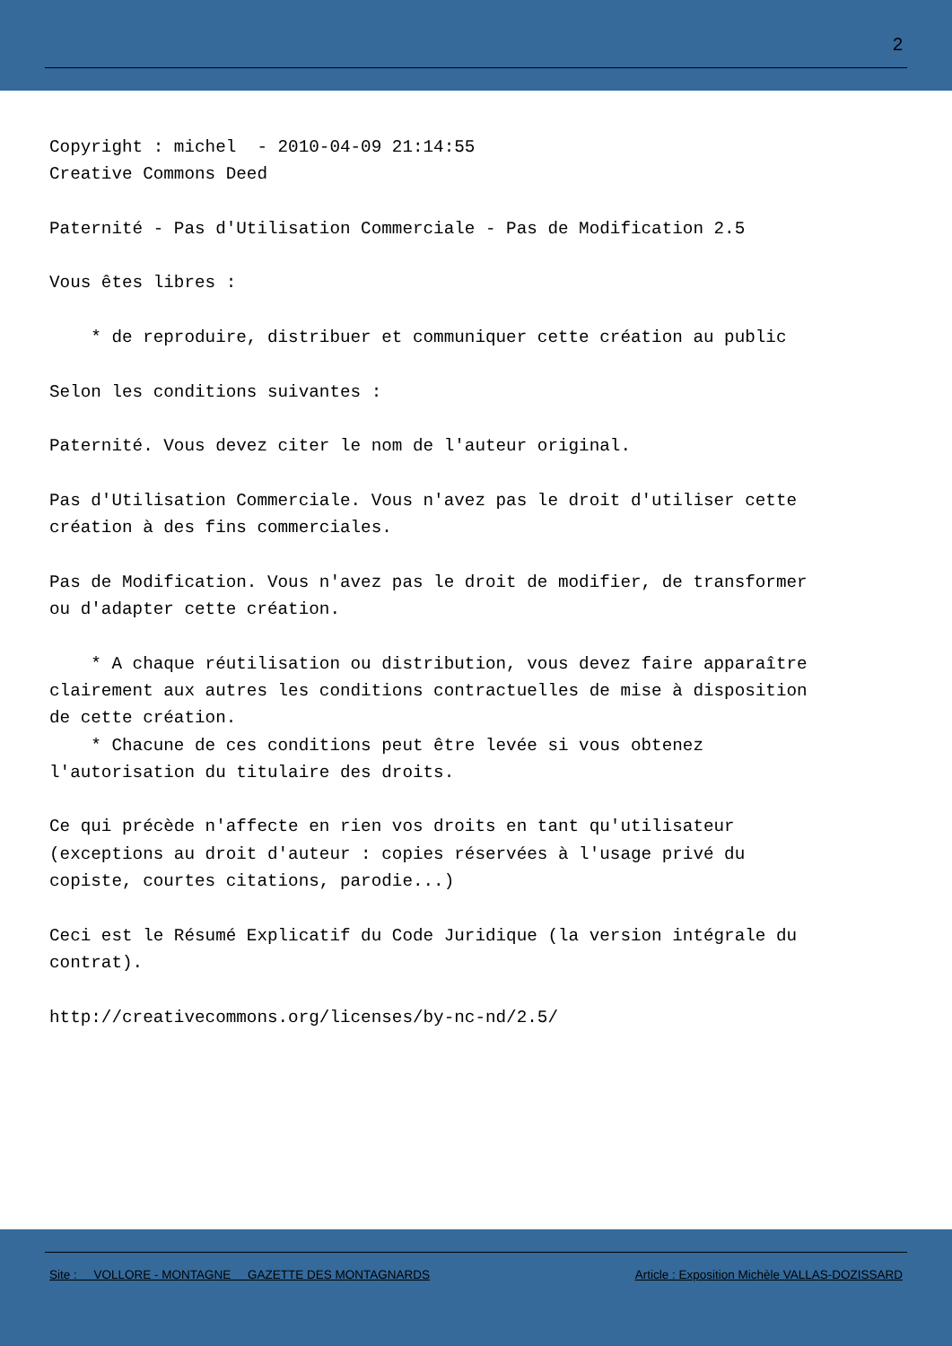2
Copyright : michel  - 2010-04-09 21:14:55
Creative Commons Deed

Paternité - Pas d'Utilisation Commerciale - Pas de Modification 2.5

Vous êtes libres :

    * de reproduire, distribuer et communiquer cette création au public

Selon les conditions suivantes :

Paternité. Vous devez citer le nom de l'auteur original.

Pas d'Utilisation Commerciale. Vous n'avez pas le droit d'utiliser cette
création à des fins commerciales.

Pas de Modification. Vous n'avez pas le droit de modifier, de transformer
ou d'adapter cette création.

    * A chaque réutilisation ou distribution, vous devez faire apparaître
clairement aux autres les conditions contractuelles de mise à disposition
de cette création.
    * Chacune de ces conditions peut être levée si vous obtenez
l'autorisation du titulaire des droits.

Ce qui précède n'affecte en rien vos droits en tant qu'utilisateur
(exceptions au droit d'auteur : copies réservées à l'usage privé du
copiste, courtes citations, parodie...)

Ceci est le Résumé Explicatif du Code Juridique (la version intégrale du
contrat).

http://creativecommons.org/licenses/by-nc-nd/2.5/
Site : VOLLORE - MONTAGNE GAZETTE DES MONTAGNARDS Article : Exposition Michèle VALLAS-DOZISSARD